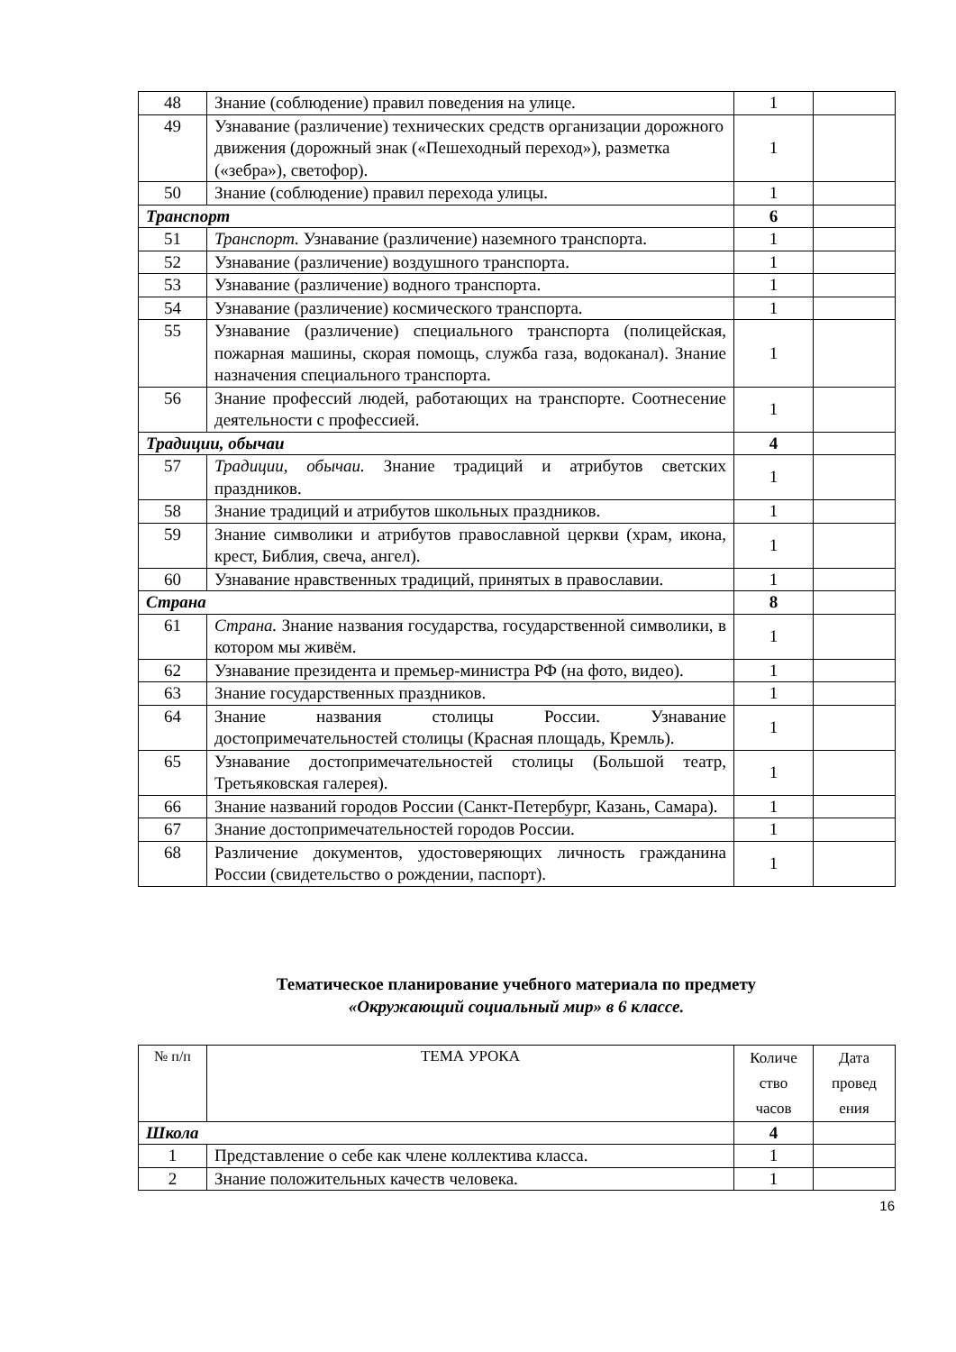| 48 | Знание (соблюдение) правил поведения на улице. | 1 | |
| 49 | Узнавание (различение) технических средств организации дорожного движения (дорожный знак («Пешеходный переход»), разметка («зебра»), светофор). | 1 | |
| 50 | Знание (соблюдение) правил перехода улицы. | 1 | |
| Транспорт | | 6 | |
| 51 | Транспорт. Узнавание (различение) наземного транспорта. | 1 | |
| 52 | Узнавание (различение) воздушного транспорта. | 1 | |
| 53 | Узнавание (различение) водного транспорта. | 1 | |
| 54 | Узнавание (различение) космического транспорта. | 1 | |
| 55 | Узнавание (различение) специального транспорта (полицейская, пожарная машины, скорая помощь, служба газа, водоканал). Знание назначения специального транспорта. | 1 | |
| 56 | Знание профессий людей, работающих на транспорте. Соотнесение деятельности с профессией. | 1 | |
| Традиции, обычаи | | 4 | |
| 57 | Традиции, обычаи. Знание традиций и атрибутов светских праздников. | 1 | |
| 58 | Знание традиций и атрибутов школьных праздников. | 1 | |
| 59 | Знание символики и атрибутов православной церкви (храм, икона, крест, Библия, свеча, ангел). | 1 | |
| 60 | Узнавание нравственных традиций, принятых в православии. | 1 | |
| Страна | | 8 | |
| 61 | Страна. Знание названия государства, государственной символики, в котором мы живём. | 1 | |
| 62 | Узнавание президента и премьер-министра РФ (на фото, видео). | 1 | |
| 63 | Знание государственных праздников. | 1 | |
| 64 | Знание названия столицы России. Узнавание достопримечательностей столицы (Красная площадь, Кремль). | 1 | |
| 65 | Узнавание достопримечательностей столицы (Большой театр, Третьяковская галерея). | 1 | |
| 66 | Знание названий городов России (Санкт-Петербург, Казань, Самара). | 1 | |
| 67 | Знание достопримечательностей городов России. | 1 | |
| 68 | Различение документов, удостоверяющих личность гражданина России (свидетельство о рождении, паспорт). | 1 | |
Тематическое планирование учебного материала по предмету
«Окружающий социальный мир» в 6 классе.
| № п/п | ТЕМА УРОКА | Количе ство часов | Дата провед ения |
| --- | --- | --- | --- |
| Школа | | 4 | |
| 1 | Представление о себе как члене коллектива класса. | 1 | |
| 2 | Знание положительных качеств человека. | 1 | |
16